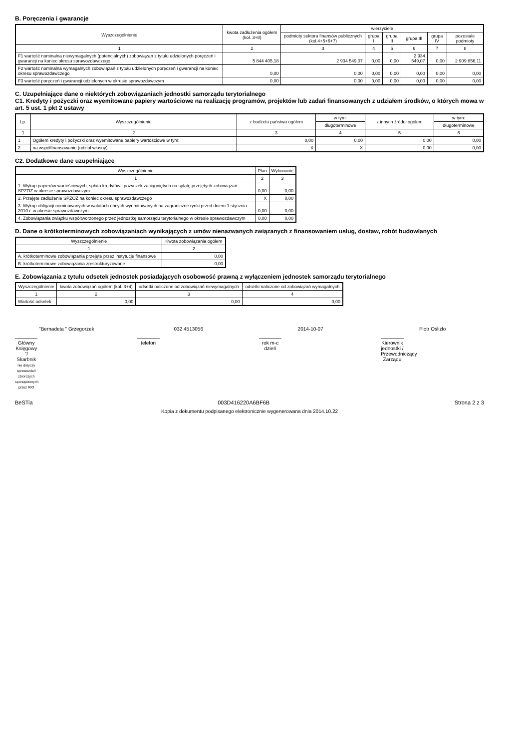B. Poręczenia i gwarancje
| Wyszczególnienie | kwota zadłużenia ogółem (kol. 3+8) | wierzyciele | | | | | |
| --- | --- | --- | --- | --- | --- | --- | --- |
| | | podmioty sektora finansów publicznych (kol.4+5+6+7) | grupa I | grupa II | grupa III | grupa IV | pozostałe podmioty |
| 1 | 2 | 3 | 4 | 5 | 6 | 7 | 8 |
| F1 wartość nominalna niewymagalnych (potencjalnych) zobowiązań z tytułu udzielonych poręczeń i gwarancji na koniec okresu sprawozdawczego | 5 844 405,18 | 2 934 549,07 | 0,00 | 0,00 | 2 934 549,07 | 0,00 | 2 909 856,11 |
| F2 wartość nominalna wymagalnych zobowiązań z tytułu udzielonych poręczeń i gwarancji na koniec okresu sprawozdawczego | 0,00 | 0,00 | 0,00 | 0,00 | 0,00 | 0,00 | 0,00 |
| F3 wartość poręczeń i gwarancji udzielonych w okresie sprawozdawczym | 0,00 | 0,00 | 0,00 | 0,00 | 0,00 | 0,00 | 0,00 |
C. Uzupełniające dane o niektórych zobowiązaniach jednostki samorządu terytorialnego
C1. Kredyty i pożyczki oraz wyemitowane papiery wartościowe na realizację programów, projektów lub zadań finansowanych z udziałem środków, o których mowa w art. 5 ust. 1 pkt 2 ustawy
| Lp. | Wyszczególnienie | z budżetu państwa ogółem | w tym: | z innych źródeł ogółem | w tym: |
| --- | --- | --- | --- | --- | --- |
| | | | długoterminowe | | długoterminowe |
| 1 | 2 | 3 | 4 | 5 | 6 |
| 1 | Ogółem kredyty i pożyczki oraz wyemitowane papiery wartościowe w tym: | 0,00 | 0,00 | 0,00 | 0,00 |
| 2 | na współfinansowanie (udział własny) | X | X | 0,00 | 0,00 |
C2. Dodatkowe dane uzupełniające
| Wyszczególnienie | Plan | Wykonanie |
| --- | --- | --- |
| 1 | 2 | 3 |
| 1. Wykup papierów wartościowych, spłata kredytów i pożyczek zaciągniętych na spłatę przejętych zobowiązań SPZOZ w okresie sprawozdawczym | 0,00 | 0,00 |
| 2. Przejęte zadłużenie SPZOZ na koniec okresu sprawozdawczego | X | 0,00 |
| 3. Wykup obligacji nominowanych w walutach obcych wyemitowanych na zagraniczne rynki przed dniem 1 stycznia 2010 r. w okresie sprawozdawczym | 0,00 | 0,00 |
| 4. Zobowiązania związku współtworzonego przez jednostkę samorządu terytorialnego w okresie sprawozdawczym | 0,00 | 0,00 |
D. Dane o krótkoterminowych zobowiązaniach wynikających z umów nienazwanych związanych z finansowaniem usług, dostaw, robót budowlanych
| Wyszczególnienie | Kwota zobowiązania ogółem |
| --- | --- |
| 1 | 2 |
| A. krótkoterminowe zobowiązania przejęte przez instytucje finansowe | 0,00 |
| B. krótkoterminowe zobowiązania zrestrukturyzowane | 0,00 |
E. Zobowiązania z tytułu odsetek jednostek posiadających osobowość prawną z wyłączeniem jednostek samorządu terytorialnego
| Wyszczególnienie | kwota zobowiązań ogółem (kol. 3+4) | odsetki naliczone od zobowiązań niewymagalnych | odsetki naliczone od zobowiązań wymagalnych |
| --- | --- | --- | --- |
| 1 | 2 | 3 | 4 |
| Wartość odsetek | 0,00 | 0,00 | 0,00 |
"Bernadeta " Grzegorzek
Główny Księgowy "/ Skarbnik
nie dotyczy sprawozdań zbiorczych sporządzonych przez RIO
032 4513056
telefon
2014-10-07
rok m-c dzień
Piotr Oślizło
Kierownik jednostki / Przewodniczący Zarządu
BeSTia 003D416220A6BF6B Strona 2 z 3
Kopia z dokumentu podpisanego elektronicznie wygenerowana dnia 2014.10.22